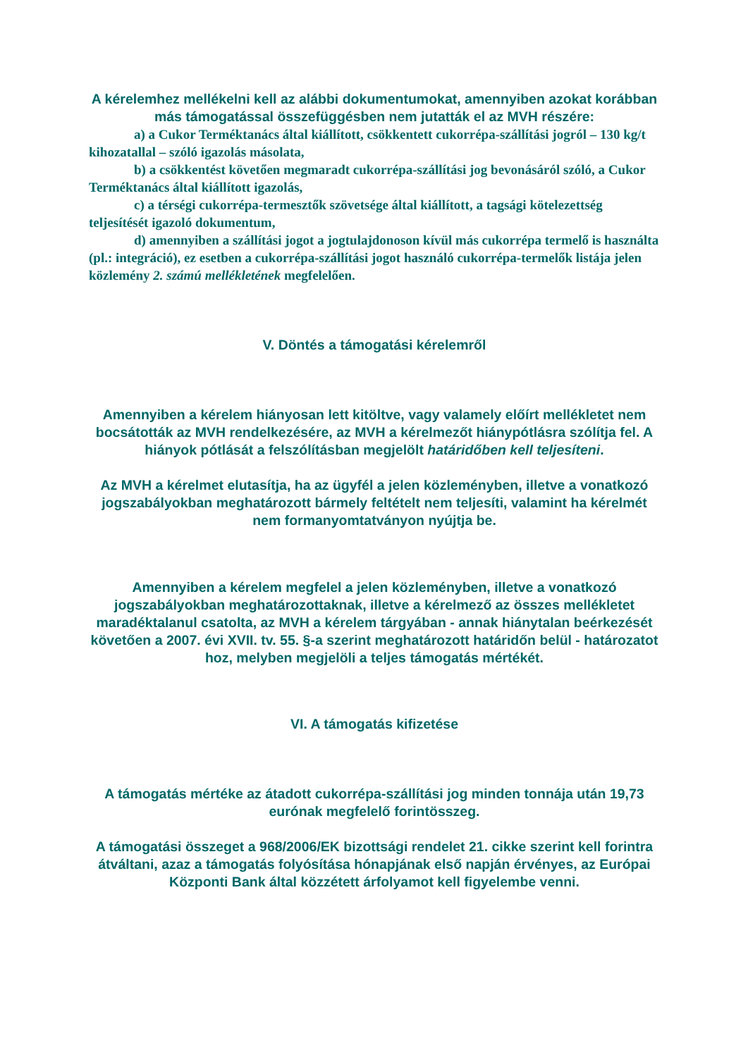A kérelemhez mellékelni kell az alábbi dokumentumokat, amennyiben azokat korábban más támogatással összefüggésben nem jutatták el az MVH részére:
a) a Cukor Terméktanács által kiállított, csökkentett cukorrépa-szállítási jogról – 130 kg/t kihozatallal – szóló igazolás másolata,
b) a csökkentést követően megmaradt cukorrépa-szállítási jog bevonásáról szóló, a Cukor Terméktanács által kiállított igazolás,
c) a térségi cukorrépa-termesztők szövetsége által kiállított, a tagsági kötelezettség teljesítését igazoló dokumentum,
d) amennyiben a szállítási jogot a jogtulajdonoson kívül más cukorrépa termelő is használta (pl.: integráció), ez esetben a cukorrépa-szállítási jogot használó cukorrépa-termelők listája jelen közlemény 2. számú mellékletének megfelelően.
V. Döntés a támogatási kérelemről
Amennyiben a kérelem hiányosan lett kitöltve, vagy valamely előírt mellékletet nem bocsátották az MVH rendelkezésére, az MVH a kérelmezőt hiánypótlásra szólítja fel. A hiányok pótlását a felszólításban megjelölt határidőben kell teljesíteni.
Az MVH a kérelmet elutasítja, ha az ügyfél a jelen közleményben, illetve a vonatkozó jogszabályokban meghatározott bármely feltételt nem teljesíti, valamint ha kérelmét nem formanyomtatványon nyújtja be.
Amennyiben a kérelem megfelel a jelen közleményben, illetve a vonatkozó jogszabályokban meghatározottaknak, illetve a kérelmező az összes mellékletet maradéktalanul csatolta, az MVH a kérelem tárgyában - annak hiánytalan beérkezését követően a 2007. évi XVII. tv. 55. §-a szerint meghatározott határidőn belül - határozatot hoz, melyben megjelöli a teljes támogatás mértékét.
VI. A támogatás kifizetése
A támogatás mértéke az átadott cukorrépa-szállítási jog minden tonnája után 19,73 eurónak megfelelő forintösszeg.
A támogatási összeget a 968/2006/EK bizottsági rendelet 21. cikke szerint kell forintra átváltani, azaz a támogatás folyósítása hónapjának első napján érvényes, az Európai Központi Bank által közzétett árfolyamot kell figyelembe venni.